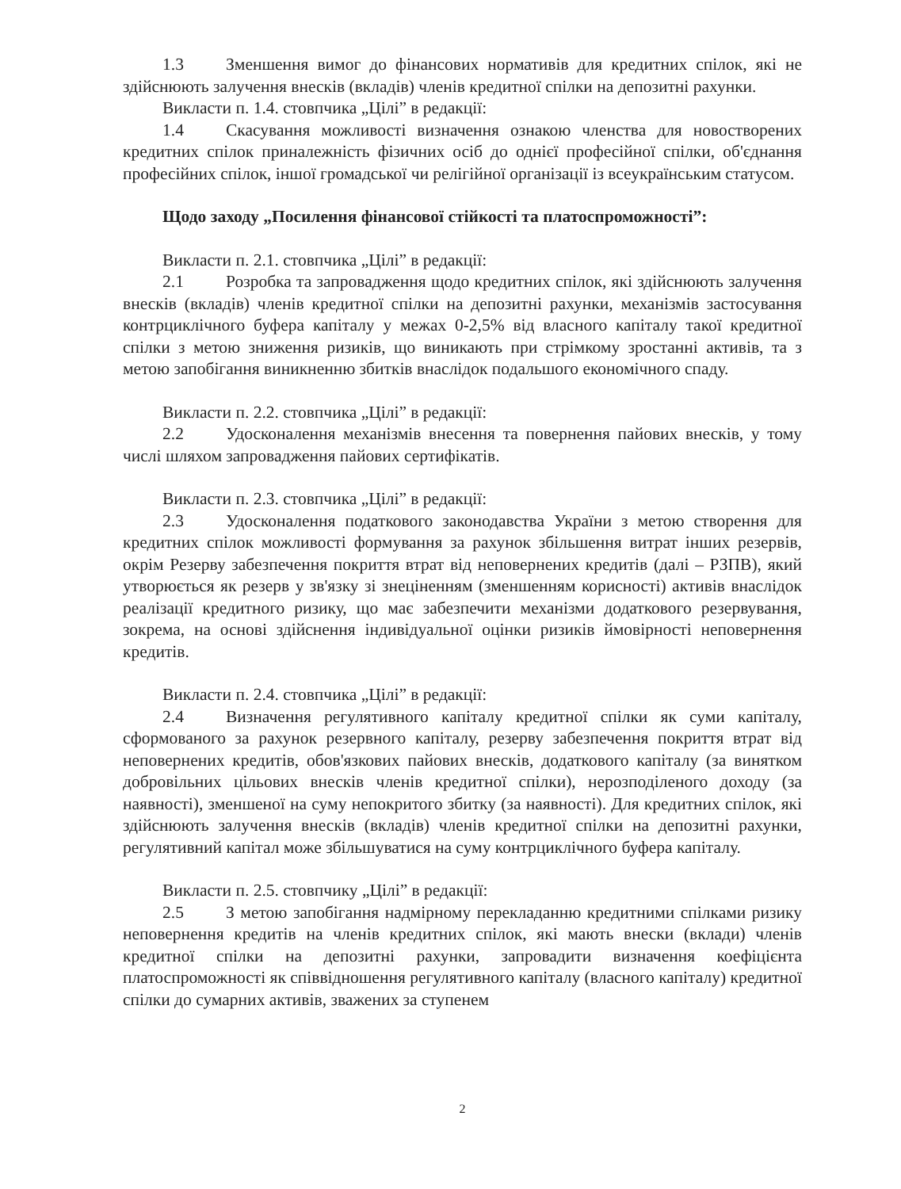1.3 Зменшення вимог до фінансових нормативів для кредитних спілок, які не здійснюють залучення внесків (вкладів) членів кредитної спілки на депозитні рахунки.
Викласти п. 1.4. стовпчика „Цілі” в редакції:
1.4 Скасування можливості визначення ознакою членства для новостворених кредитних спілок приналежність фізичних осіб до однієї професійної спілки, об'єднання професійних спілок, іншої громадської чи релігійної організації із всеукраїнським статусом.
Щодо заходу „Посилення фінансової стійкості та платоспроможності”:
Викласти п. 2.1. стовпчика „Цілі” в редакції:
2.1 Розробка та запровадження щодо кредитних спілок, які здійснюють залучення внесків (вкладів) членів кредитної спілки на депозитні рахунки, механізмів застосування контрциклічного буфера капіталу у межах 0-2,5% від власного капіталу такої кредитної спілки з метою зниження ризиків, що виникають при стрімкому зростанні активів, та з метою запобігання виникненню збитків внаслідок подальшого економічного спаду.
Викласти п. 2.2. стовпчика „Цілі” в редакції:
2.2 Удосконалення механізмів внесення та повернення пайових внесків, у тому числі шляхом запровадження пайових сертифікатів.
Викласти п. 2.3. стовпчика „Цілі” в редакції:
2.3 Удосконалення податкового законодавства України з метою створення для кредитних спілок можливості формування за рахунок збільшення витрат інших резервів, окрім Резерву забезпечення покриття втрат від неповернених кредитів (далі – РЗПВ), який утворюється як резерв у зв'язку зі знеціненням (зменшенням корисності) активів внаслідок реалізації кредитного ризику, що має забезпечити механізми додаткового резервування, зокрема, на основі здійснення індивідуальної оцінки ризиків ймовірності неповернення кредитів.
Викласти п. 2.4. стовпчика „Цілі” в редакції:
2.4 Визначення регулятивного капіталу кредитної спілки як суми капіталу, сформованого за рахунок резервного капіталу, резерву забезпечення покриття втрат від неповернених кредитів, обов'язкових пайових внесків, додаткового капіталу (за винятком добровільних цільових внесків членів кредитної спілки), нерозподіленого доходу (за наявності), зменшеної на суму непокритого збитку (за наявності). Для кредитних спілок, які здійснюють залучення внесків (вкладів) членів кредитної спілки на депозитні рахунки, регулятивний капітал може збільшуватися на суму контрциклічного буфера капіталу.
Викласти п. 2.5. стовпчику „Цілі” в редакції:
2.5 З метою запобігання надмірному перекладанню кредитними спілками ризику неповернення кредитів на членів кредитних спілок, які мають внески (вклади) членів кредитної спілки на депозитні рахунки, запровадити визначення коефіцієнта платоспроможності як співвідношення регулятивного капіталу (власного капіталу) кредитної спілки до сумарних активів, зважених за ступенем
2